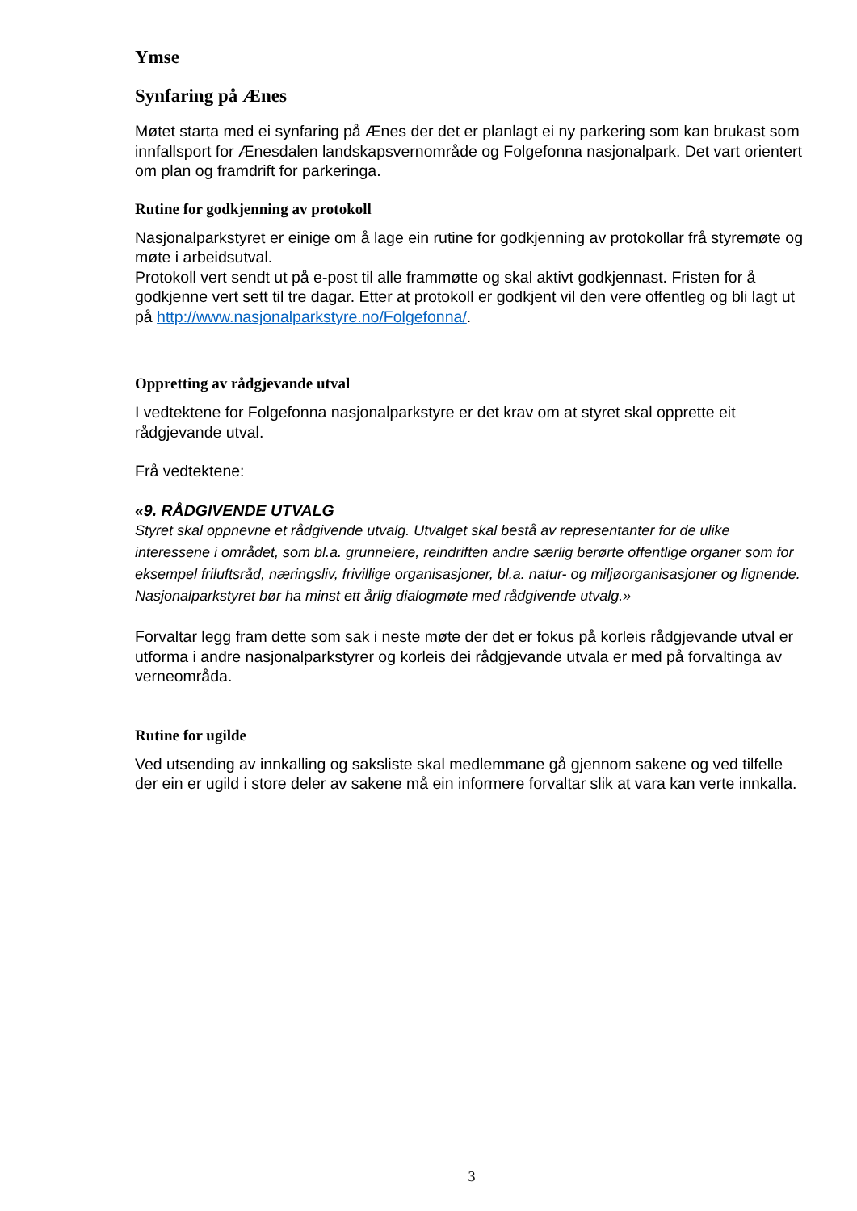Ymse
Synfaring på Ænes
Møtet starta med ei synfaring på Ænes der det er planlagt ei ny parkering som kan brukast som innfallsport for Ænesdalen landskapsvernområde og Folgefonna nasjonalpark. Det vart orientert om plan og framdrift for parkeringa.
Rutine for godkjenning av protokoll
Nasjonalparkstyret er einige om å lage ein rutine for godkjenning av protokollar frå styremøte og møte i arbeidsutval.
Protokoll vert sendt ut på e-post til alle frammøtte og skal aktivt godkjennast. Fristen for å godkjenne vert sett til tre dagar. Etter at protokoll er godkjent vil den vere offentleg og bli lagt ut på http://www.nasjonalparkstyre.no/Folgefonna/.
Oppretting av rådgjevande utval
I vedtektene for Folgefonna nasjonalparkstyre er det krav om at styret skal opprette eit rådgjevande utval.
Frå vedtektene:
«9. RÅDGIVENDE UTVALG
Styret skal oppnevne et rådgivende utvalg. Utvalget skal bestå av representanter for de ulike interessene i området, som bl.a. grunneiere, reindriften andre særlig berørte offentlige organer som for eksempel friluftsråd, næringsliv, frivillige organisasjoner, bl.a. natur- og miljøorganisasjoner og lignende. Nasjonalparkstyret bør ha minst ett årlig dialogmøte med rådgivende utvalg.»
Forvaltar legg fram dette som sak i neste møte der det er fokus på korleis rådgjevande utval er utforma i andre nasjonalparkstyrer og korleis dei rådgjevande utvala er med på forvaltinga av verneområda.
Rutine for ugilde
Ved utsending av innkalling og saksliste skal medlemmane gå gjennom sakene og ved tilfelle der ein er ugild i store deler av sakene må ein informere forvaltar slik at vara kan verte innkalla.
3